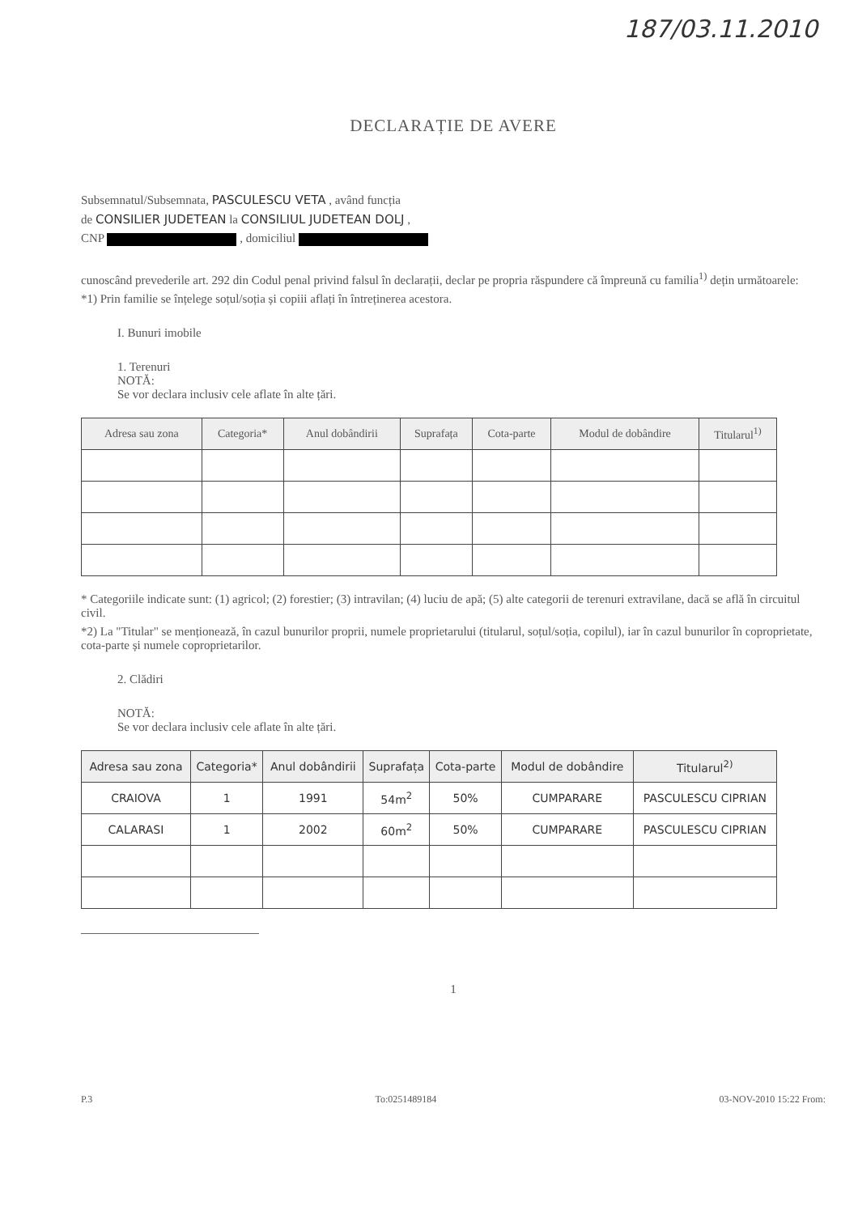187/03.11.2010
DECLARAȚIE DE AVERE
Subsemnatul/Subsemnata, PASCULESCU VETA , având funcția
de CONSILIER JUDETEAN la CONSILIUL JUDETEAN DOLJ ,
CNP , domiciliul
cunoscând prevederile art. 292 din Codul penal privind falsul în declarații, declar pe propria răspundere că împreună cu familia<sup>1)</sup> dețin următoarele:
*1) Prin familie se înțelege soțul/soția și copiii aflați în întreținerea acestora.
I. Bunuri imobile
1. Terenuri
NOTĂ:
Se vor declara inclusiv cele aflate în alte țări.
| Adresa sau zona | Categoria* | Anul dobândirii | Suprafața | Cota-parte | Modul de dobândire | Titularul<sup>1)</sup> |
| --- | --- | --- | --- | --- | --- | --- |
* Categoriile indicate sunt: (1) agricol; (2) forestier; (3) intravilan; (4) luciu de apă; (5) alte categorii de terenuri extravilane, dacă se află în circuitul civil.
*2) La "Titular" se menționează, în cazul bunurilor proprii, numele proprietarului (titularul, soțul/soția, copilul), iar în cazul bunurilor în coproprietate, cota-parte și numele coproprietarilor.
2. Clădiri
NOTĂ:
Se vor declara inclusiv cele aflate în alte țări.
| Adresa sau zona | Categoria* | Anul dobândirii | Suprafața | Cota-parte | Modul de dobândire | Titularul<sup>2)</sup> |
| --- | --- | --- | --- | --- | --- | --- |
| CRAIOVA | 1 | 1991 | 54m<sup>2</sup> | 50% | CUMPARARE | PASCULESCU CIPRIAN |
| CALARASI | 1 | 2002 | 60m<sup>2</sup> | 50% | CUMPARARE | PASCULESCU CIPRIAN |
1
P.3 To:0251489184 03-NOV-2010 15:22 From: